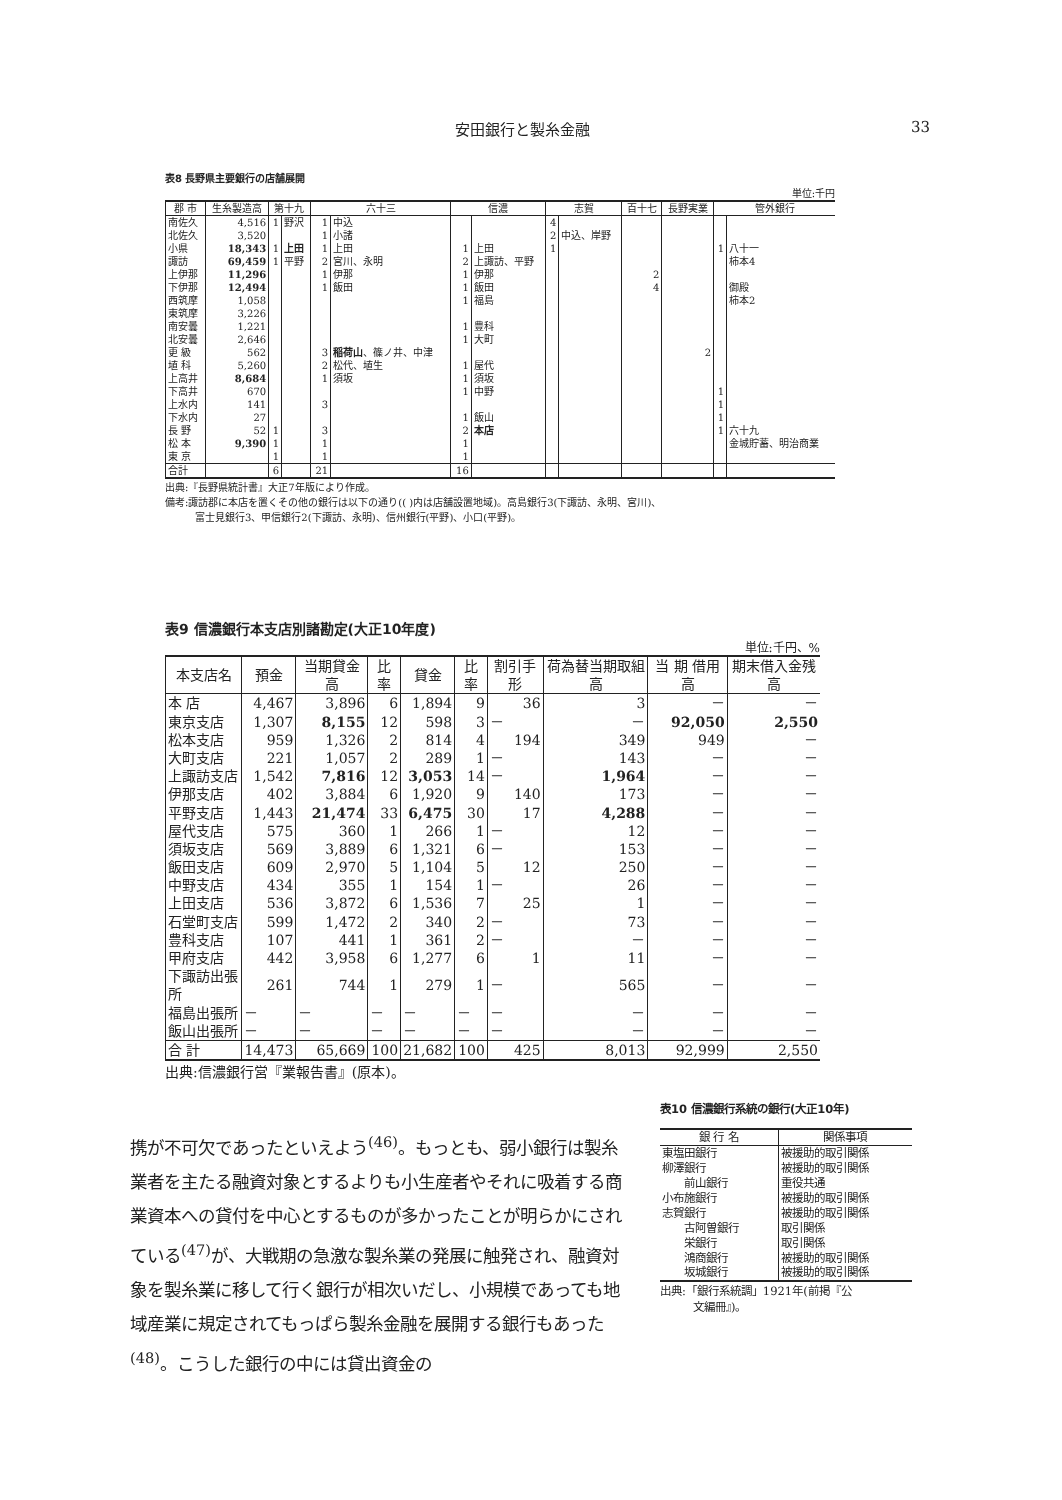安田銀行と製糸金融 33
表8 長野県主要銀行の店舗展開
単位:千円
| 郡 市 | 生糸製造高 | 第十九 | | 六十三 | | 信濃 | | 志賀 | | 百十七 | 長野実業 | 管外銀行 | |
| --- | --- | --- | --- | --- | --- | --- | --- | --- | --- | --- | --- | --- | --- |
| 南佐久 | 4,516 | 1 | 野沢 | 1 | 中込 | | | 4 | | | | | |
| 北佐久 | 3,520 | | | 1 | 小諸 | | | 2 | 中込、岸野 | | | | |
| 小県 | 18,343 | 1 | 上田 | 1 | 上田 | 1 | 上田 | 1 | | | | 1 | 八十一 |
| 諏訪 | 69,459 | 1 | 平野 | 2 | 宮川、永明 | 2 | 上諏訪、平野 | | | | | | 柿本4 |
| 上伊那 | 11,296 | | | 1 | 伊那 | 1 | 伊那 | | | 2 | | | |
| 下伊那 | 12,494 | | | 1 | 飯田 | 1 | 飯田 | | | 4 | | | 御殿 |
| 西筑摩 | 1,058 | | | | | 1 | 福島 | | | | | | 柿本2 |
| 東筑摩 | 3,226 | | | | | | | | | | | | |
| 南安曇 | 1,221 | | | | | 1 | 豊科 | | | | | | |
| 北安曇 | 2,646 | | | | | 1 | 大町 | | | | | | |
| 更 級 | 562 | | | 3 | 稲荷山 、篠ノ井、中津 | | | | | | 2 | | |
| 埴 科 | 5,260 | | | 2 | 松代、埴生 | 1 | 屋代 | | | | | | |
| 上高井 | 8,684 | | | 1 | 須坂 | 1 | 須坂 | | | | | | |
| 下高井 | 670 | | | | | 1 | 中野 | | | | | 1 | |
| 上水内 | 141 | | | 3 | | | | | | | | 1 | |
| 下水内 | 27 | | | | | 1 | 飯山 | | | | | 1 | |
| 長 野 | 52 | 1 | | 3 | | 2 | 本店 | | | | | 1 | 六十九 |
| 松 本 | 9,390 | 1 | | 1 | | 1 | | | | | | | 金城貯蓄、明治商業 |
| 東 京 | | 1 | | 1 | | 1 | | | | | | | |
| 合計 | | 6 | | 21 | | 16 | | | | | | | |
出典:『長野県統計書』大正7年版により作成。
備考:諏訪郡に本店を置くその他の銀行は以下の通り(( )内は店舗設置地域)。高島銀行3(下諏訪、永明、宮川)、
　　　富士見銀行3、甲信銀行2(下諏訪、永明)、信州銀行(平野)、小口(平野)。
表9 信濃銀行本支店別諸勘定(大正10年度)
単位:千円、%
| 本支店名 | 預金 | 当期貸金高 | 比率 | 貸金 | 比率 | 割引手形 | 荷為替当期取組高 | 当 期 借用高 | 期末借入金残高 |
| --- | --- | --- | --- | --- | --- | --- | --- | --- | --- |
| 本 店 | 4,467 | 3,896 | 6 | 1,894 | 9 | 36 | 3 | － | － |
| 東京支店 | 1,307 | 8,155 | 12 | 598 | 3 | － | － | 92,050 | 2,550 |
| 松本支店 | 959 | 1,326 | 2 | 814 | 4 | 194 | 349 | 949 | － |
| 大町支店 | 221 | 1,057 | 2 | 289 | 1 | － | 143 | － | － |
| 上諏訪支店 | 1,542 | 7,816 | 12 | 3,053 | 14 | － | 1,964 | － | － |
| 伊那支店 | 402 | 3,884 | 6 | 1,920 | 9 | 140 | 173 | － | － |
| 平野支店 | 1,443 | 21,474 | 33 | 6,475 | 30 | 17 | 4,288 | － | － |
| 屋代支店 | 575 | 360 | 1 | 266 | 1 | － | 12 | － | － |
| 須坂支店 | 569 | 3,889 | 6 | 1,321 | 6 | － | 153 | － | － |
| 飯田支店 | 609 | 2,970 | 5 | 1,104 | 5 | 12 | 250 | － | － |
| 中野支店 | 434 | 355 | 1 | 154 | 1 | － | 26 | － | － |
| 上田支店 | 536 | 3,872 | 6 | 1,536 | 7 | 25 | 1 | － | － |
| 石堂町支店 | 599 | 1,472 | 2 | 340 | 2 | － | 73 | － | － |
| 豊科支店 | 107 | 441 | 1 | 361 | 2 | － | － | － | － |
| 甲府支店 | 442 | 3,958 | 6 | 1,277 | 6 | 1 | 11 | － | － |
| 下諏訪出張所 | 261 | 744 | 1 | 279 | 1 | － | 565 | － | － |
| 福島出張所 | － | － | － | － | － | － | － | － | － |
| 飯山出張所 | － | － | － | － | － | － | － | － | － |
| 合 計 | 14,473 | 65,669 | 100 | 21,682 | 100 | 425 | 8,013 | 92,999 | 2,550 |
出典:信濃銀行営『業報告書』(原本)。
携が不可欠であったといえよう<sup>(46)</sup>。もっとも、弱小銀行は製糸業者を主たる融資対象とするよりも小生産者やそれに吸着する商業資本への貸付を中心とするものが多かったことが明らかにされている<sup>(47)</sup>が、大戦期の急激な製糸業の発展に触発され、融資対象を製糸業に移して行く銀行が相次いだし、小規模であっても地域産業に規定されてもっぱら製糸金融を展開する銀行もあった<sup>(48)</sup>。こうした銀行の中には貸出資金の
表10 信濃銀行系統の銀行(大正10年)
| 銀 行 名 | 関係事項 |
| --- | --- |
| 東塩田銀行 | 被援助的取引関係 |
| 柳澤銀行 | 被援助的取引関係 |
| 前山銀行 | 重役共通 |
| 小布施銀行 | 被援助的取引関係 |
| 志賀銀行 | 被援助的取引関係 |
| 古阿曽銀行 | 取引関係 |
| 栄銀行 | 取引関係 |
| 鴻商銀行 | 被援助的取引関係 |
| 坂城銀行 | 被援助的取引関係 |
出典:「銀行系統調」1921年(前掲『公
　　　文編冊』)。